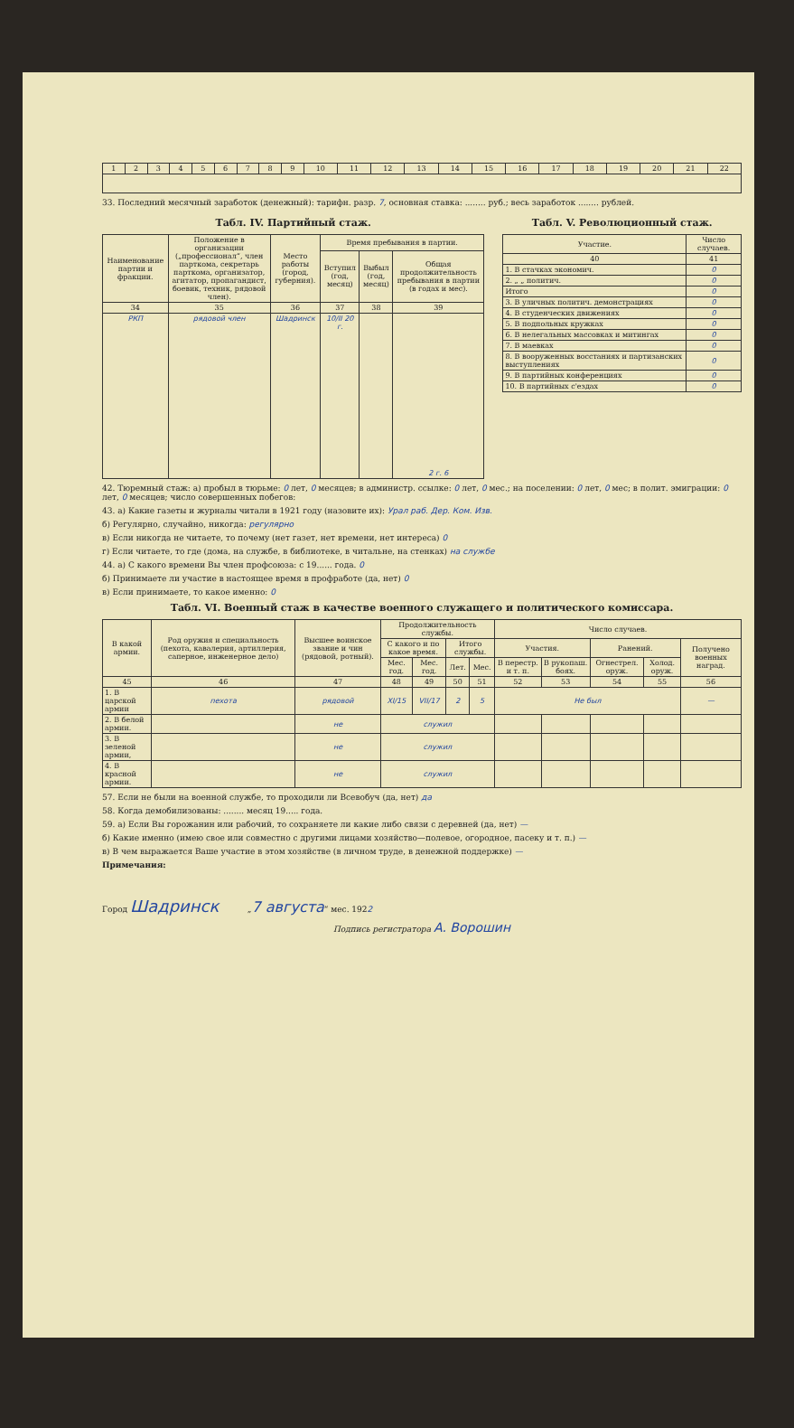| 1 | 2 | 3 | 4 | 5 | 6 | 7 | 8 | 9 | 10 | 11 | 12 | 13 | 14 | 15 | 16 | 17 | 18 | 19 | 20 | 21 | 22 |
33. Последний месячный заработок (денежный): тарифн. разр. 7, основная ставка: ........ руб.; весь заработок ........ рублей.
Табл. IV. Партийный стаж.
| Наименование партии и фракции. | Положение в организации („профессионал“, член парткома, секретарь парткома, организатор, агитатор, пропагандист, боевик, техник, рядовой член). | Место работы (город, губерния). | Время пребывания в партии. | | |
| --- | --- | --- | --- | --- | --- |
| | | | Вступил (год, месяц) | Выбыл (год, месяц) | Общая продолжительность пребывания в партии (в годах и мес). |
| 34 | 35 | 36 | 37 | 38 | 39 |
| РКП | рядовой член | Шадринск | 10/II 20 г. | | 2 г. 6 |
Табл. V. Революционный стаж.
| Участие. | Число случаев. |
| --- | --- |
| 40 | 41 |
| 1. В стачках экономич. | 0 |
| 2. „ „ политич. | 0 |
| Итого | 0 |
| 3. В уличных политич. демонстрациях | 0 |
| 4. В студенческих движениях | 0 |
| 5. В подпольных кружках | 0 |
| 6. В нелегальных массовках и митингах | 0 |
| 7. В маевках | 0 |
| 8. В вооруженных восстаниях и партизанских выступлениях | 0 |
| 9. В партийных конференциях | 0 |
| 10. В партийных с'ездах | 0 |
42. Тюремный стаж: а) пробыл в тюрьме: 0 лет, 0 месяцев; в администр. ссылке: 0 лет, 0 мес.; на поселении: 0 лет, 0 мес; в полит. эмиграции: 0 лет, 0 месяцев; число совершенных побегов:
43. а) Какие газеты и журналы читали в 1921 году (назовите их): Урал раб. Дер. Ком. Изв.
б) Регулярно, случайно, никогда: регулярно
в) Если никогда не читаете, то почему (нет газет, нет времени, нет интереса) 0
г) Если читаете, то где (дома, на службе, в библиотеке, в читальне, на стенках) на службе
44. а) С какого времени Вы член профсоюза: с 19...... года. 0
б) Принимаете ли участие в настоящее время в профработе (да, нет) 0
в) Если принимаете, то какое именно: 0
Табл. VI. Военный стаж в качестве военного служащего и политического комиссара.
| В какой армии. | Род оружия и специальность (пехота, кавалерия, артиллерия, саперное, инженерное дело) | Высшее воинское звание и чин (рядовой, ротный). | Продолжительность службы. | | | | Число случаев. | | | | |
| --- | --- | --- | --- | --- | --- | --- | --- | --- | --- | --- | --- |
| | | | С какого и по какое время. | | Итого службы. | | Участия. | | Ранений. | | Получено военных наград. |
| | | | Мес. год. | Мес. год. | Лет. | Мес. | В перестр. и т. п. | В рукопаш. боях. | Огнестрел. оруж. | Холод. оруж. | |
| 45 | 46 | 47 | 48 | 49 | 50 | 51 | 52 | 53 | 54 | 55 | 56 |
| 1. В царской армии | пехота | рядовой | XI/15 | VII/17 | 2 | 5 | Не был | | | | — |
| 2. В белой армии. | | не | служил | | | | | | | | |
| 3. В зеленой армии, | | не | служил | | | | | | | | |
| 4. В красной армии. | | не | служил | | | | | | | | |
57. Если не были на военной службе, то проходили ли Всевобуч (да, нет) да
58. Когда демобилизованы: ........ месяц 19..... года.
59. а) Если Вы горожанин или рабочий, то сохраняете ли какие либо связи с деревней (да, нет) —
б) Какие именно (имею свое или совместно с другими лицами хозяйство—полевое, огородное, пасеку и т. п.) —
в) В чем выражается Ваше участие в этом хозяйстве (в личном труде, в денежной поддержке) —
Примечания:
Город Шадринск „7 августа“ мес. 1922
Подпись регистратора А. Ворошин